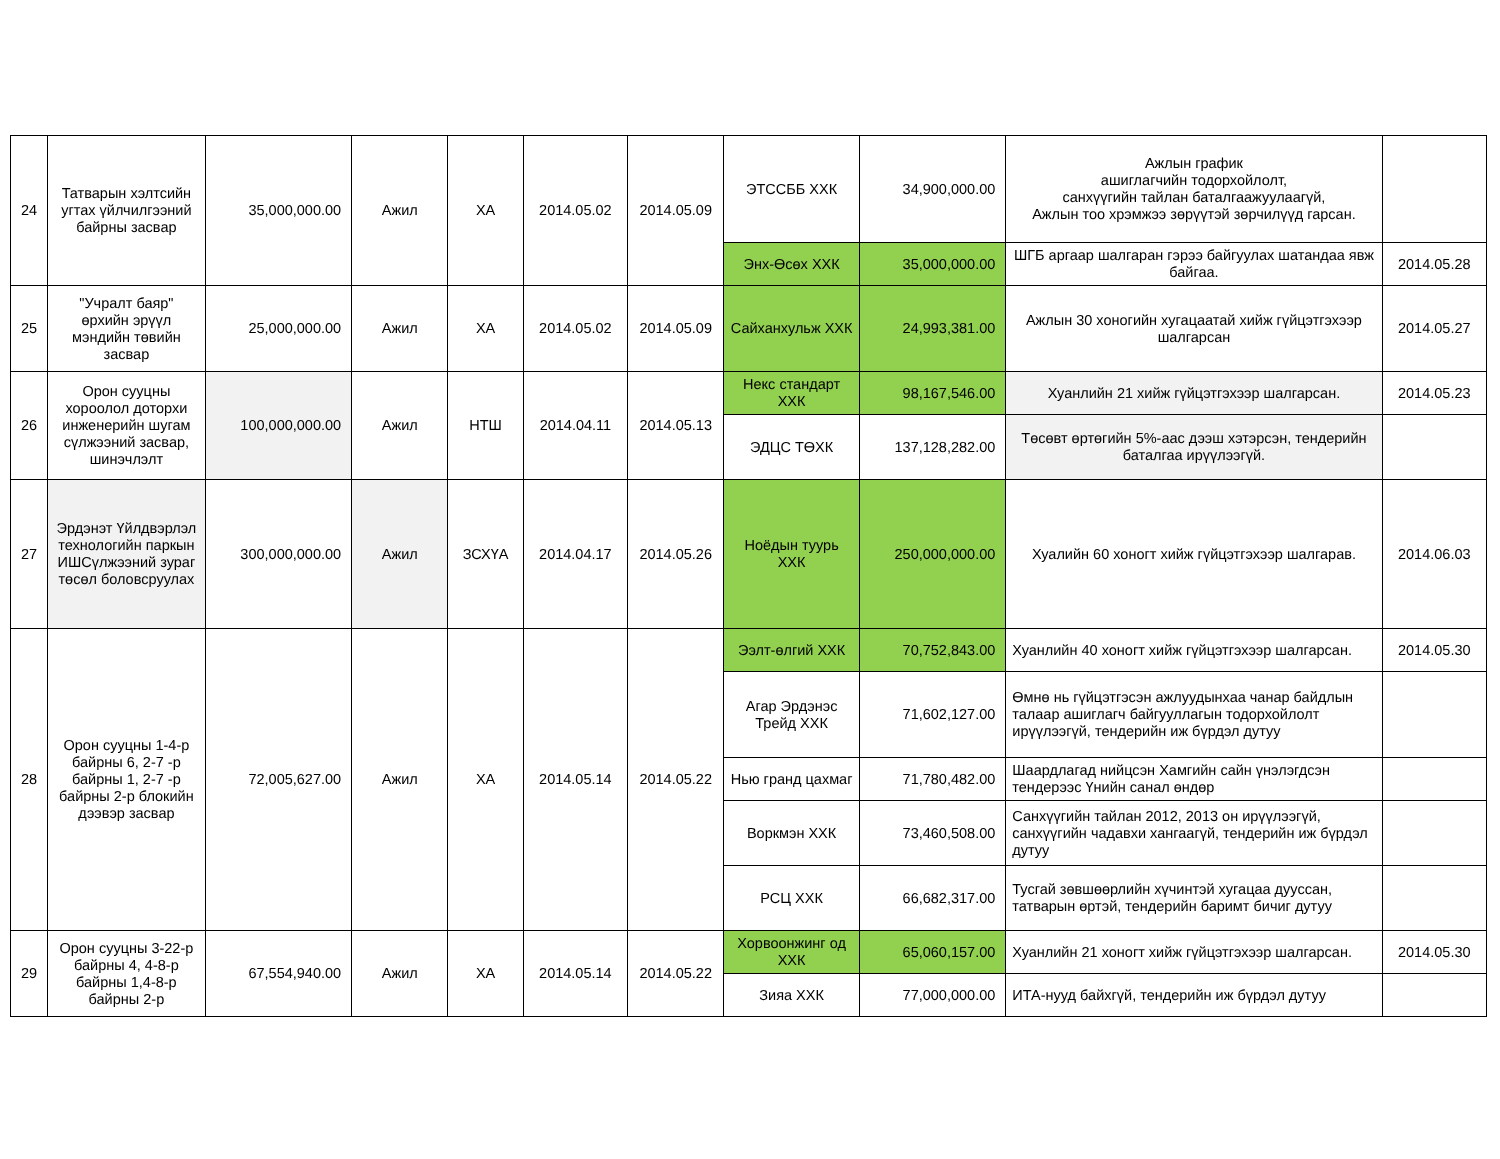| 24 | Татварын хэлтсийн угтах үйлчилгээний байрны засвар | 35,000,000.00 | Ажил | ХА | 2014.05.02 | 2014.05.09 | ЭТССББ ХХК | 34,900,000.00 | Ажлын график ашиглагчийн тодорхойлолт, санхүүгийн тайлан баталгаажуулаагүй, Ажлын тоо хрэмжээ зөрүүтэй зөрчилүүд гарсан. | |
| | | | | | | | Энх-Өсөх ХХК | 35,000,000.00 | ШГБ аргаар шалгаран гэрээ байгуулах шатандаа явж байгаа. | 2014.05.28 |
| 25 | "Учралт баяр" өрхийн эрүүл мэндийн төвийн засвар | 25,000,000.00 | Ажил | ХА | 2014.05.02 | 2014.05.09 | Сайханхульж ХХК | 24,993,381.00 | Ажлын 30 хоногийн хугацаатай хийж гүйцэтгэхээр шалгарсан | 2014.05.27 |
| 26 | Орон сууцны хороолол доторхи инженерийн шугам сүлжээний засвар, шинэчлэлт | 100,000,000.00 | Ажил | НТШ | 2014.04.11 | 2014.05.13 | Некс стандарт ХХК | 98,167,546.00 | Хуанлийн 21 хийж гүйцэтгэхээр шалгарсан. | 2014.05.23 |
| | | | | | | | ЭДЦС ТӨХК | 137,128,282.00 | Төсөвт өртөгийн 5%-аас дээш хэтэрсэн, тендерийн баталгаа ирүүлээгүй. | |
| 27 | Эрдэнэт Үйлдвэрлэл технологийн паркын ИШСүлжээний зураг төсөл боловсруулах | 300,000,000.00 | Ажил | ЗСХҮА | 2014.04.17 | 2014.05.26 | Ноёдын туурь ХХК | 250,000,000.00 | Хуалийн 60 хоногт хийж гүйцэтгэхээр шалгарав. | 2014.06.03 |
| 28 | Орон сууцны 1-4-р байрны 6, 2-7 -р байрны 1, 2-7 -р байрны 2-р блокийн дээвэр засвар | 72,005,627.00 | Ажил | ХА | 2014.05.14 | 2014.05.22 | Ээлт-өлгий ХХК | 70,752,843.00 | Хуанлийн 40 хоногт хийж гүйцэтгэхээр шалгарсан. | 2014.05.30 |
| | | | | | | | Агар Эрдэнэс Трейд ХХК | 71,602,127.00 | Өмнө нь гүйцэтгэсэн ажлуудынхаа чанар байдлын талаар ашиглагч байгууллагын тодорхойлолт ирүүлээгүй, тендерийн иж бүрдэл дутуу | |
| | | | | | | | Нью гранд цахмаг | 71,780,482.00 | Шаардлагад нийцсэн Хамгийн сайн үнэлэгдсэн тендерээс Үнийн санал өндөр | |
| | | | | | | | Воркмэн ХХК | 73,460,508.00 | Санхүүгийн тайлан 2012, 2013 он ирүүлээгүй, санхүүгийн чадавхи хангаагүй, тендерийн иж бүрдэл дутуу | |
| | | | | | | | РСЦ ХХК | 66,682,317.00 | Тусгай зөвшөөрлийн хүчинтэй хугацаа дууссан, татварын өртэй, тендерийн баримт бичиг дутуу | |
| 29 | Орон сууцны 3-22-р байрны 4, 4-8-р байрны 1,4-8-р байрны 2-р | 67,554,940.00 | Ажил | ХА | 2014.05.14 | 2014.05.22 | Хорвоонжинг од ХХК | 65,060,157.00 | Хуанлийн 21 хоногт хийж гүйцэтгэхээр шалгарсан. | 2014.05.30 |
| | | | | | | | Зияа ХХК | 77,000,000.00 | ИТА-нууд байхгүй, тендерийн иж бүрдэл дутуу | |